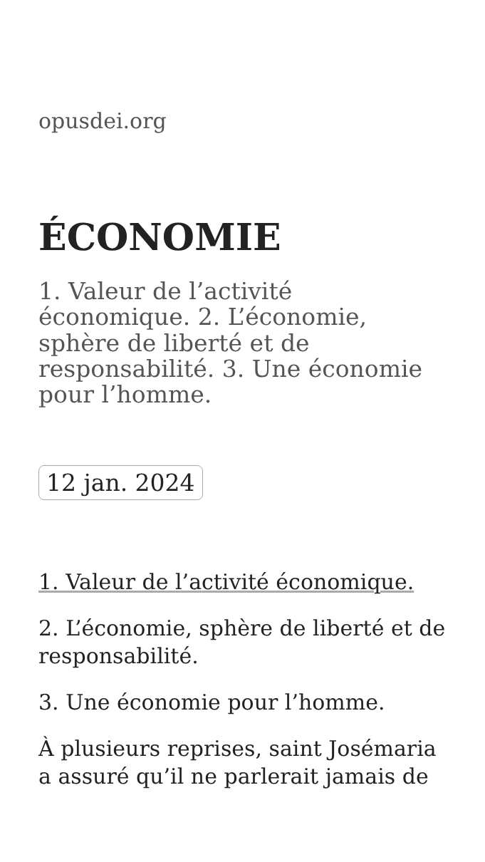opusdei.org
ÉCONOMIE
1. Valeur de l’activité économique. 2. L’économie, sphère de liberté et de responsabilité. 3. Une économie pour l’homme.
12 jan. 2024
1. Valeur de l’activité économique.
2. L’économie, sphère de liberté et de responsabilité.
3. Une économie pour l’homme.
À plusieurs reprises, saint Josémaria a assuré qu’il ne parlerait jamais de